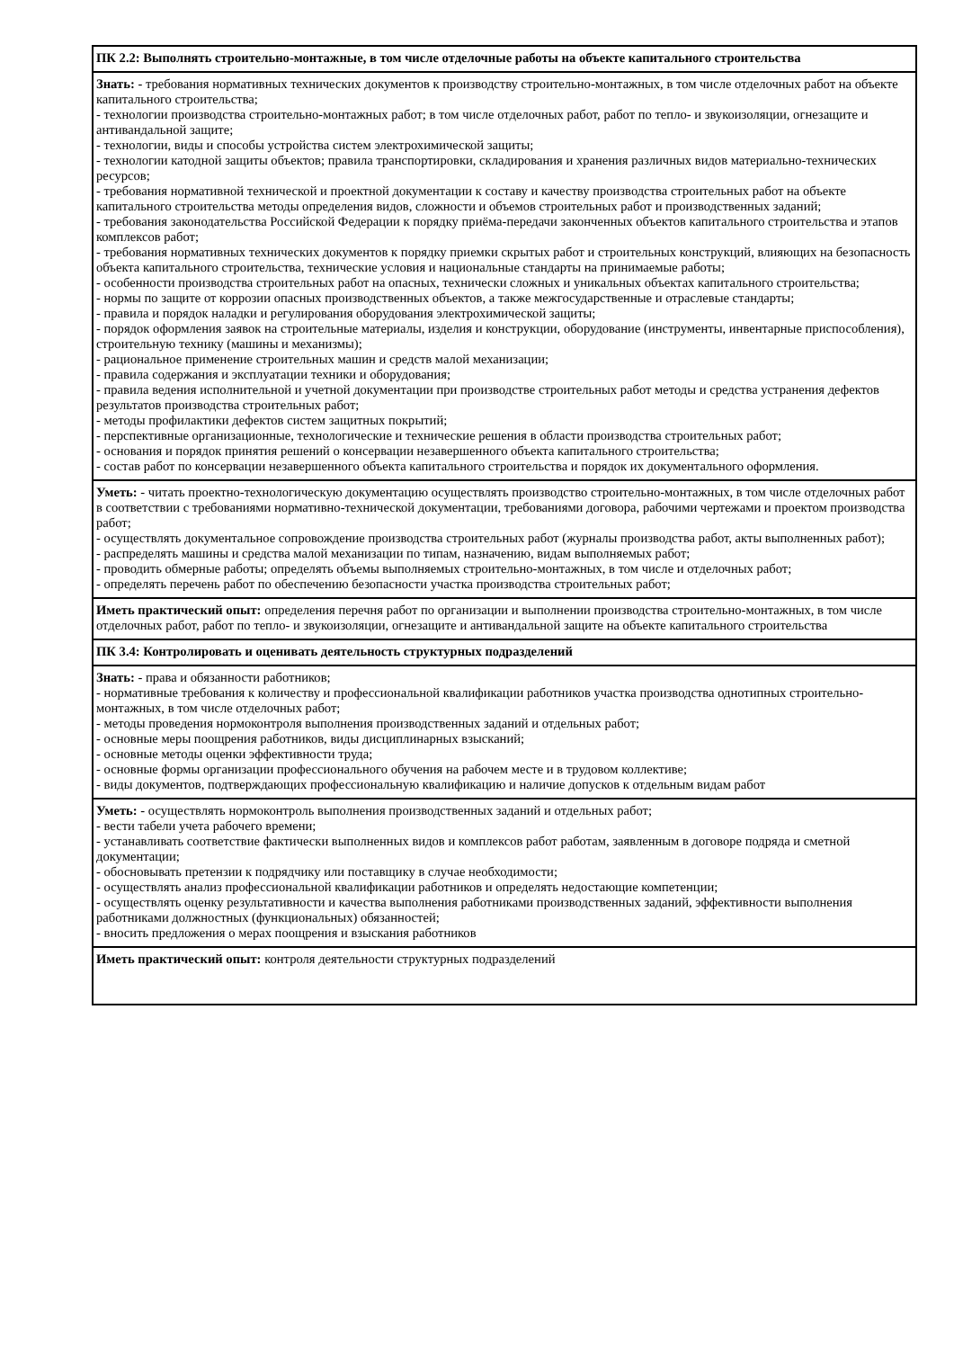| ПК 2.2: Выполнять строительно-монтажные, в том числе отделочные работы на объекте капитального строительства |
| Знать: - требования нормативных технических документов к производству строительно-монтажных, в том числе отделочных работ на объекте капитального строительства; - технологии производства строительно-монтажных работ; в том числе отделочных работ, работ по тепло- и звукоизоляции, огнезащите и антивандальной защите; - технологии, виды и способы устройства систем электрохимической защиты; - технологии катодной защиты объектов; правила транспортировки, складирования и хранения различных видов материально-технических ресурсов; - требования нормативной технической и проектной документации к составу и качеству производства строительных работ на объекте капитального строительства методы определения видов, сложности и объемов строительных работ и производственных заданий; - требования законодательства Российской Федерации к порядку приёма-передачи законченных объектов капитального строительства и этапов комплексов работ; - требования нормативных технических документов к порядку приемки скрытых работ и строительных конструкций, влияющих на безопасность объекта капитального строительства, технические условия и национальные стандарты на принимаемые работы; - особенности производства строительных работ на опасных, технически сложных и уникальных объектах капитального строительства; - нормы по защите от коррозии опасных производственных объектов, а также межгосударственные и отраслевые стандарты; - правила и порядок наладки и регулирования оборудования электрохимической защиты; - порядок оформления заявок на строительные материалы, изделия и конструкции, оборудование (инструменты, инвентарные приспособления), строительную технику (машины и механизмы); - рациональное применение строительных машин и средств малой механизации; - правила содержания и эксплуатации техники и оборудования; - правила ведения исполнительной и учетной документации при производстве строительных работ методы и средства устранения дефектов результатов производства строительных работ; - методы профилактики дефектов систем защитных покрытий; - перспективные организационные, технологические и технические решения в области производства строительных работ; - основания и порядок принятия решений о консервации незавершенного объекта капитального строительства; - состав работ по консервации незавершенного объекта капитального строительства и порядок их документального оформления. |
| Уметь: - читать проектно-технологическую документацию осуществлять производство строительно-монтажных, в том числе отделочных работ в соответствии с требованиями нормативно-технической документации, требованиями договора, рабочими чертежами и проектом производства работ; - осуществлять документальное сопровождение производства строительных работ (журналы производства работ, акты выполненных работ); - распределять машины и средства малой механизации по типам, назначению, видам выполняемых работ; - проводить обмерные работы; определять объемы выполняемых строительно-монтажных, в том числе и отделочных работ; - определять перечень работ по обеспечению безопасности участка производства строительных работ; |
| Иметь практический опыт: определения перечня работ по организации и выполнении производства строительно-монтажных, в том числе отделочных работ, работ по тепло- и звукоизоляции, огнезащите и антивандальной защите на объекте капитального строительства |
| ПК 3.4: Контролировать и оценивать деятельность структурных подразделений |
| Знать: - права и обязанности работников; - нормативные требования к количеству и профессиональной квалификации работников участка производства однотипных строительно-монтажных, в том числе отделочных работ; - методы проведения нормоконтроля выполнения производственных заданий и отдельных работ; - основные меры поощрения работников, виды дисциплинарных взысканий; - основные методы оценки эффективности труда; - основные формы организации профессионального обучения на рабочем месте и в трудовом коллективе; - виды документов, подтверждающих профессиональную квалификацию и наличие допусков к отдельным видам работ |
| Уметь: - осуществлять нормоконтроль выполнения производственных заданий и отдельных работ; - вести табели учета рабочего времени; - устанавливать соответствие фактически выполненных видов и комплексов работ работам, заявленным в договоре подряда и сметной документации; - обосновывать претензии к подрядчику или поставщику в случае необходимости; - осуществлять анализ профессиональной квалификации работников и определять недостающие компетенции; - осуществлять оценку результативности и качества выполнения работниками производственных заданий, эффективности выполнения работниками должностных (функциональных) обязанностей; - вносить предложения о мерах поощрения и взыскания работников |
| Иметь практический опыт: контроля деятельности структурных подразделений |